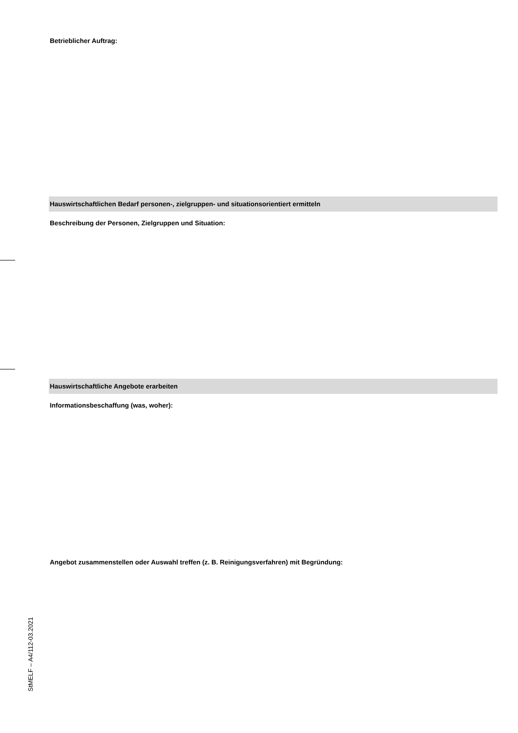Betrieblicher Auftrag:
Hauswirtschaftlichen Bedarf personen-, zielgruppen- und situationsorientiert ermitteln
Beschreibung der Personen, Zielgruppen und Situation:
Hauswirtschaftliche Angebote erarbeiten
Informationsbeschaffung (was, woher):
Angebot zusammenstellen oder Auswahl treffen (z. B. Reinigungsverfahren) mit Begründung:
StMELF – A4/112-03.2021